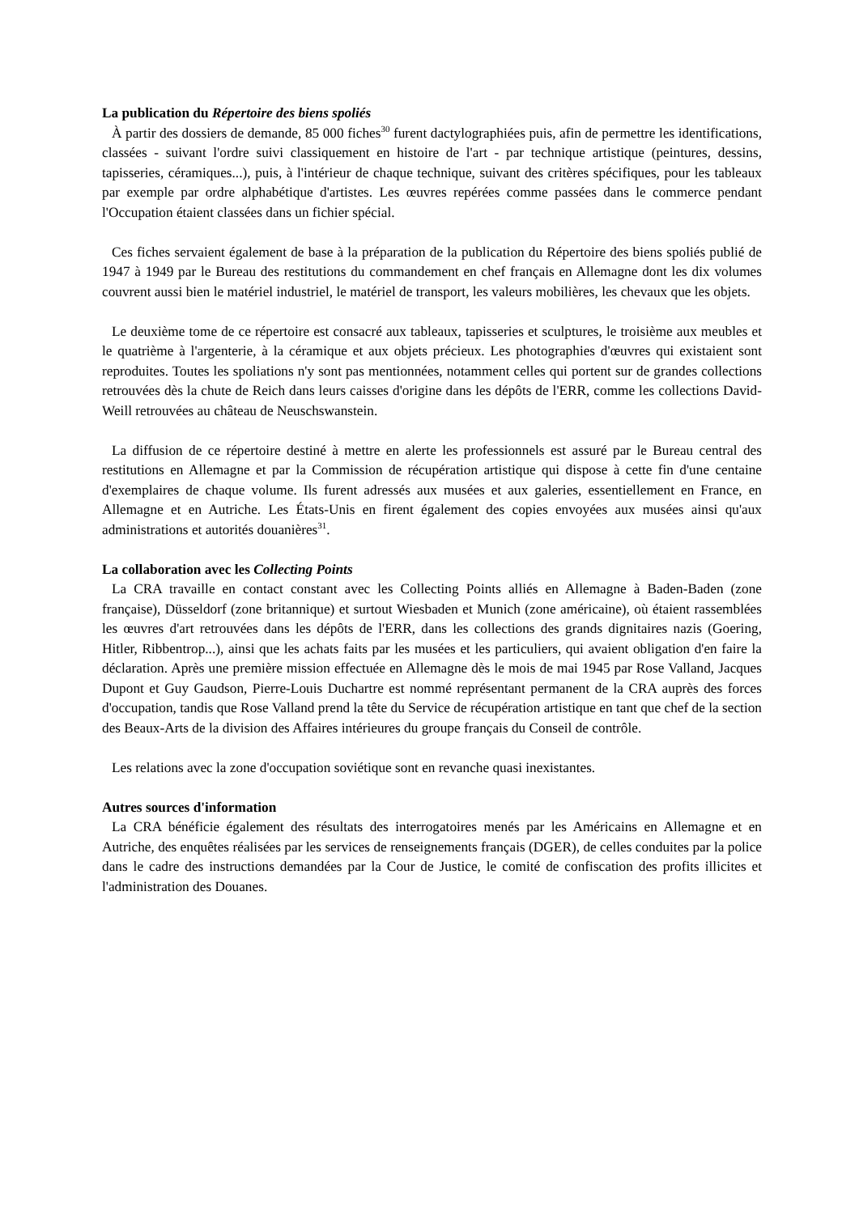La publication du Répertoire des biens spoliés
À partir des dossiers de demande, 85 000 fiches<sup>30</sup> furent dactylographiées puis, afin de permettre les identifications, classées - suivant l'ordre suivi classiquement en histoire de l'art - par technique artistique (peintures, dessins, tapisseries, céramiques...), puis, à l'intérieur de chaque technique, suivant des critères spécifiques, pour les tableaux par exemple par ordre alphabétique d'artistes. Les œuvres repérées comme passées dans le commerce pendant l'Occupation étaient classées dans un fichier spécial.
Ces fiches servaient également de base à la préparation de la publication du Répertoire des biens spoliés publié de 1947 à 1949 par le Bureau des restitutions du commandement en chef français en Allemagne dont les dix volumes couvrent aussi bien le matériel industriel, le matériel de transport, les valeurs mobilières, les chevaux que les objets.
Le deuxième tome de ce répertoire est consacré aux tableaux, tapisseries et sculptures, le troisième aux meubles et le quatrième à l'argenterie, à la céramique et aux objets précieux. Les photographies d'œuvres qui existaient sont reproduites. Toutes les spoliations n'y sont pas mentionnées, notamment celles qui portent sur de grandes collections retrouvées dès la chute de Reich dans leurs caisses d'origine dans les dépôts de l'ERR, comme les collections David-Weill retrouvées au château de Neuschswanstein.
La diffusion de ce répertoire destiné à mettre en alerte les professionnels est assuré par le Bureau central des restitutions en Allemagne et par la Commission de récupération artistique qui dispose à cette fin d'une centaine d'exemplaires de chaque volume. Ils furent adressés aux musées et aux galeries, essentiellement en France, en Allemagne et en Autriche. Les États-Unis en firent également des copies envoyées aux musées ainsi qu'aux administrations et autorités douanières<sup>31</sup>.
La collaboration avec les Collecting Points
La CRA travaille en contact constant avec les Collecting Points alliés en Allemagne à Baden-Baden (zone française), Düsseldorf (zone britannique) et surtout Wiesbaden et Munich (zone américaine), où étaient rassemblées les œuvres d'art retrouvées dans les dépôts de l'ERR, dans les collections des grands dignitaires nazis (Goering, Hitler, Ribbentrop...), ainsi que les achats faits par les musées et les particuliers, qui avaient obligation d'en faire la déclaration. Après une première mission effectuée en Allemagne dès le mois de mai 1945 par Rose Valland, Jacques Dupont et Guy Gaudson, Pierre-Louis Duchartre est nommé représentant permanent de la CRA auprès des forces d'occupation, tandis que Rose Valland prend la tête du Service de récupération artistique en tant que chef de la section des Beaux-Arts de la division des Affaires intérieures du groupe français du Conseil de contrôle.
Les relations avec la zone d'occupation soviétique sont en revanche quasi inexistantes.
Autres sources d'information
La CRA bénéficie également des résultats des interrogatoires menés par les Américains en Allemagne et en Autriche, des enquêtes réalisées par les services de renseignements français (DGER), de celles conduites par la police dans le cadre des instructions demandées par la Cour de Justice, le comité de confiscation des profits illicites et l'administration des Douanes.